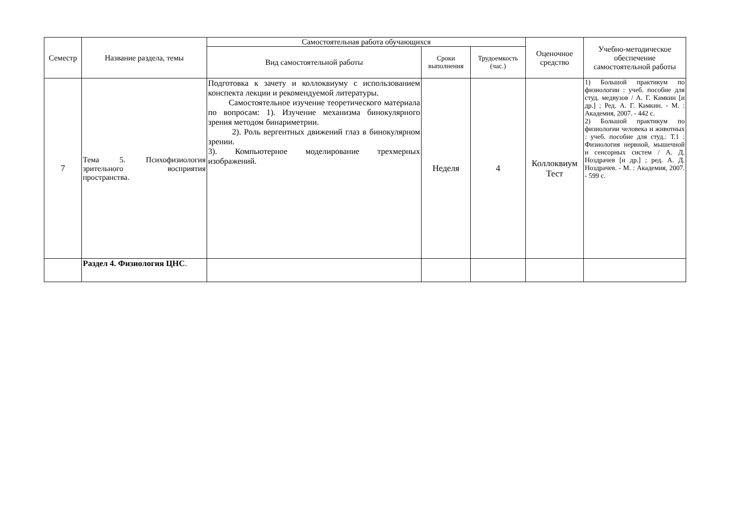| Семестр | Название раздела, темы | Самостоятельная работа обучающихся | | | Оценочное средство | Учебно-методическое обеспечение самостоятельной работы |
| --- | --- | --- | --- | --- | --- | --- |
| | | Вид самостоятельной работы | Сроки выполнения | Трудоемкость (час.) | | |
| 7 | Тема 5. Психофизиология зрительного восприятия пространства. | Подготовка к зачету и коллоквиуму с использованием конспекта лекции и рекомендуемой литературы. Самостоятельное изучение теоретического материала по вопросам: 1). Изучение механизма бинокулярного зрения методом бинариметрии. 2). Роль вергентных движений глаз в бинокулярном зрении. 3). Компьютерное моделирование трехмерных изображений. | Неделя | 4 | Коллоквиум Тест | 1) Большой практикум по физиологии : учеб. пособие для студ. медвузов / А. Г. Камкин [и др.] ; Ред. А. Г. Камкин. - М. : Академия, 2007. - 442 с. 2) Большой практикум по физиологии человека и животных : учеб. пособие для студ.: Т.1 : Физиология нервной, мышечной и сенсорных систем / А. Д. Ноздрачев [и др.] ; ред. А. Д. Ноздрачев. - М. : Академия, 2007. - 599 с. |
| | Раздел 4. Физиология ЦНС . | | | | | |